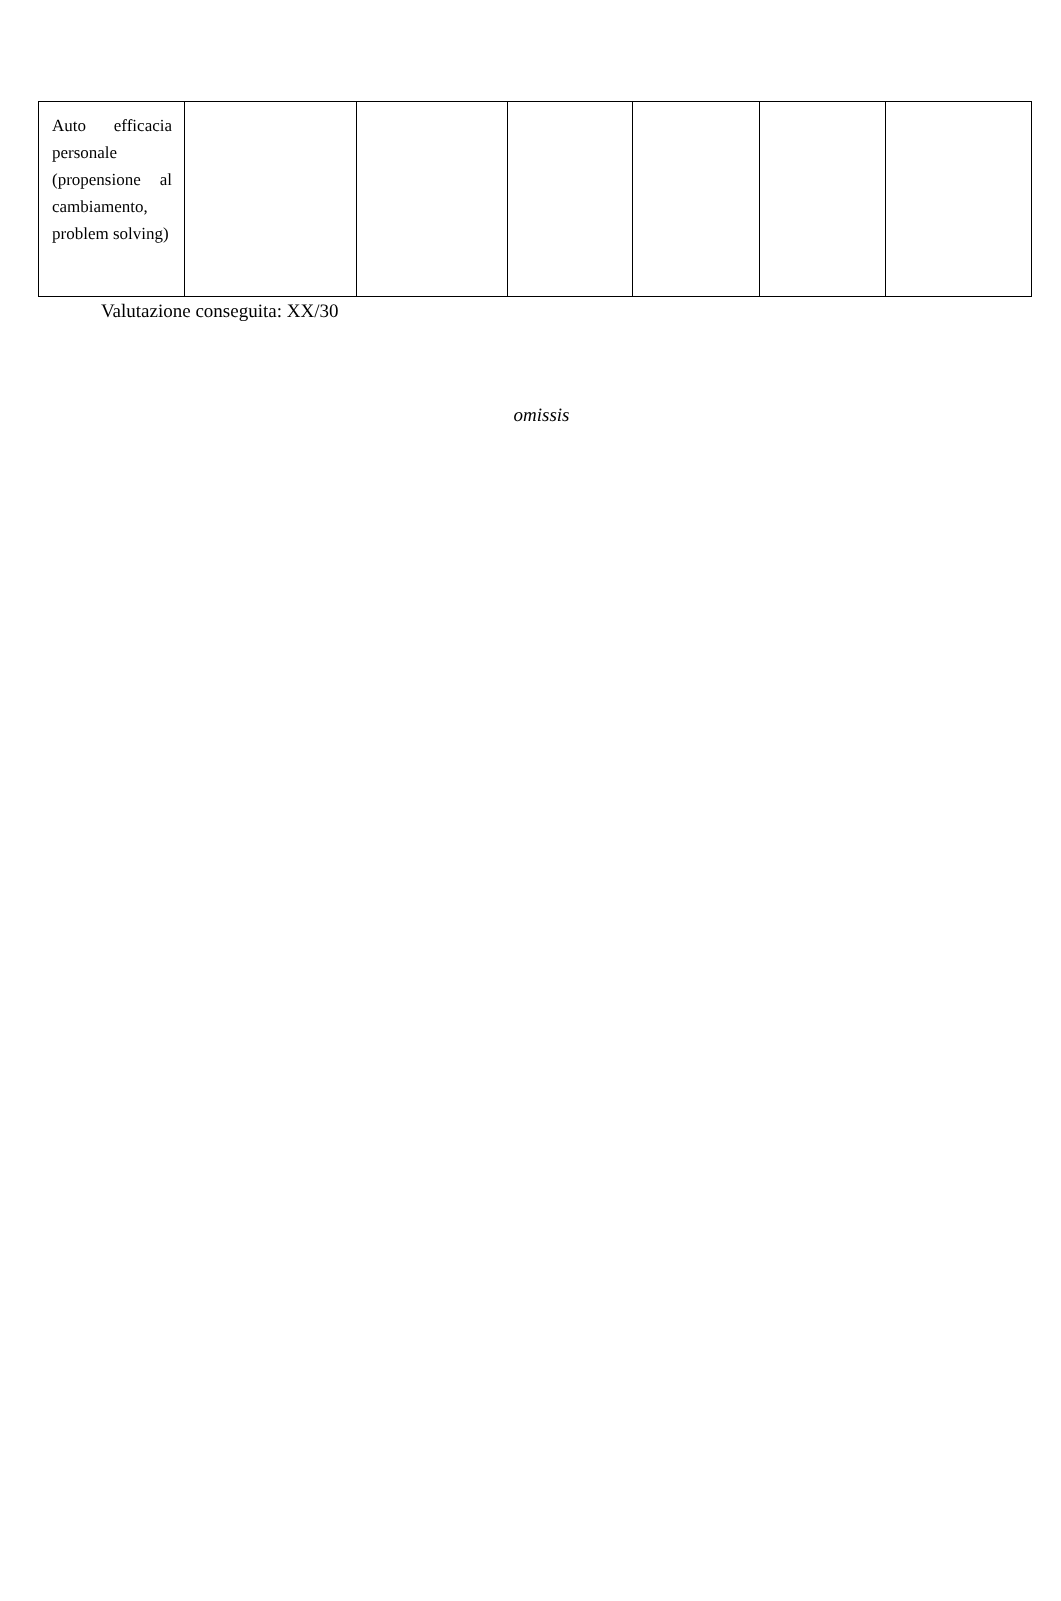| Auto efficacia personale (propensione al cambiamento, problem solving) | | | | | | |
Valutazione conseguita: XX/30
omissis